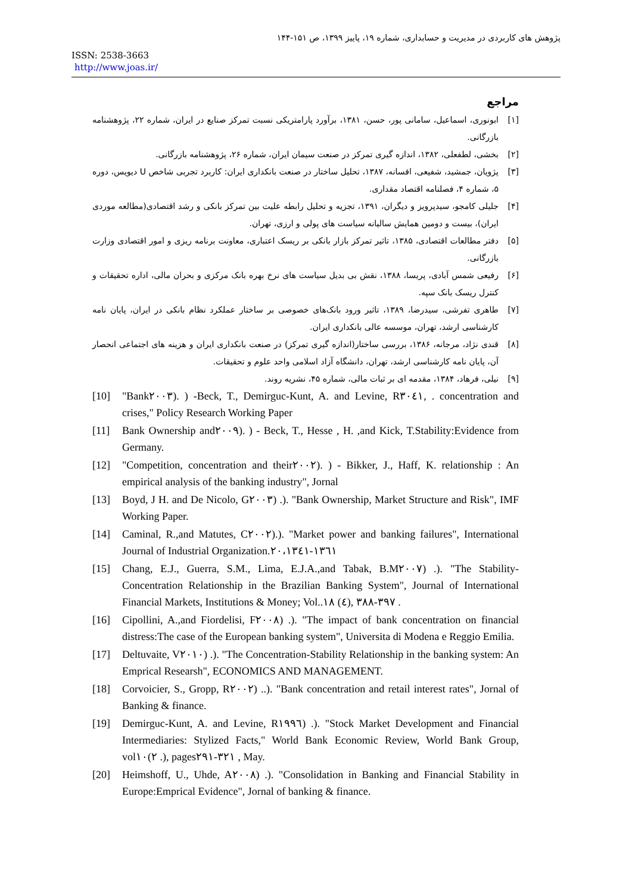پژوهش های کاربردی در مدیریت و حسابداری، شماره ۱۹، پاییز ۱۳۹۹، ص ۱۵۱-۱۴۴
ISSN: 2538-3663
http://www.joas.ir/
مراجع
[۱] ابونوری، اسماعیل، سامانی پور، حسن، ۱۳۸۱، برآورد پارامتریکی نسبت تمرکز صنایع در ایران، شماره ۲۲، پژوهشنامه بازرگانی.
[۲] بخشی، لطفعلی، ۱۳۸۲، اندازه گیری تمرکز در صنعت سیمان ایران، شماره ۲۶، پژوهشنامه بازرگانی.
[۳] پژویان، جمشید، شفیعی، افسانه، ۱۳۸۷، تحلیل ساختار در صنعت بانکداری ایران: کاربرد تجربی شاخص U دیویس، دوره ۵، شماره ۴، فصلنامه اقتصاد مقداری.
[۴] جلیلی کامجو، سیدپرویز و دیگران، ۱۳۹۱، تجزیه و تحلیل رابطه علیت بین تمرکز بانکی و رشد اقتصادی(مطالعه موردی ایران)، بیست و دومین همایش سالیانه سیاست های پولی و ارزی، تهران.
[۵] دفتر مطالعات اقتصادی، ۱۳۸۵، تاثیر تمرکز بازار بانکی بر ریسک اعتباری، معاونت برنامه ریزی و امور اقتصادی وزارت بازرگانی.
[۶] رفیعی شمس آبادی، پریسا، ۱۳۸۸، نقش بی بدیل سیاست های نرخ بهره بانک مرکزی و بحران مالی، اداره تحقیقات و کنترل ریسک بانک سپه.
[۷] طاهری تفرشی، سیدرضا، ۱۳۸۹، تاثیر ورود بانک‌های خصوصی بر ساختار عملکرد نظام بانکی در ایران، پایان نامه کارشناسی ارشد، تهران، موسسه عالی بانکداری ایران.
[۸] قندی نژاد، مرجانه، ۱۳۸۶، بررسی ساختار(اندازه گیری تمرکز) در صنعت بانکداری ایران و هزینه های اجتماعی انحصار آن، پایان نامه کارشناسی ارشد، تهران، دانشگاه آزاد اسلامی واحد علوم و تحقیقات.
[۹] نیلی، فرهاد، ۱۳۸۴، مقدمه ای بر ثبات مالی، شماره ۴۵، نشریه روند.
[10] "Bank٢٠٠٣). ) -Beck, T., Demirguc-Kunt, A. and Levine, R٣٠٤١, . concentration and crises," Policy Research Working Paper
[11] Bank Ownership and٢٠٠٩). ) - Beck, T., Hesse , H. ,and Kick, T.Stability:Evidence from Germany.
[12] "Competition, concentration and their٢٠٠٢). ) - Bikker, J., Haff, K. relationship : An empirical analysis of the banking industry", Jornal
[13] Boyd, J H. and De Nicolo, G٢٠٠٣) .). "Bank Ownership, Market Structure and Risk", IMF Working Paper.
[14] Caminal, R.,and Matutes, C٢٠٠٢).). "Market power and banking failures", International Journal of Industrial Organization.١٣٦١-٢٠،١٣٤١
[15] Chang, E.J., Guerra, S.M., Lima, E.J.A.,and Tabak, B.M٢٠٠٧) .). "The Stability-Concentration Relationship in the Brazilian Banking System", Journal of International Financial Markets, Institutions & Money; Vol..٣٩٧-٣٨٨ ,(٤) ١٨ .
[16] Cipollini, A.,and Fiordelisi, F٢٠٠٨) .). "The impact of bank concentration on financial distress:The case of the European banking system", Universita di Modena e Reggio Emilia.
[17] Deltuvaite, V٢٠١٠) .). "The Concentration-Stability Relationship in the banking system: An Emprical Researsh", ECONOMICS AND MANAGEMENT.
[18] Corvoicier, S., Gropp, R٢٠٠٢) ..). "Bank concentration and retail interest rates", Jornal of Banking & finance.
[19] Demirguc-Kunt, A. and Levine, R١٩٩٦) .). "Stock Market Development and Financial Intermediaries: Stylized Facts," World Bank Economic Review, World Bank Group, vol٢)١٠ .), pages٣٢١-٢٩١ , May.
[20] Heimshoff, U., Uhde, A٢٠٠٨) .). "Consolidation in Banking and Financial Stability in Europe:Emprical Evidence", Jornal of banking & finance.